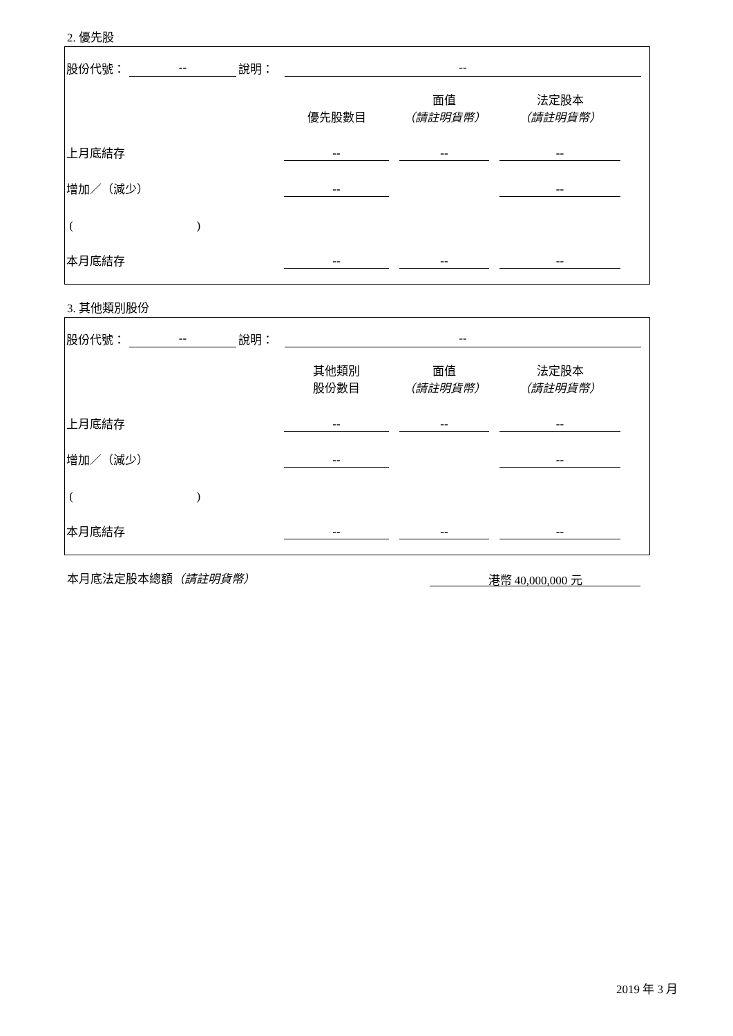2. 優先股
股份代號：
--
說明：
--
| | 優先股數目 | 面值 （請註明貨幣） | 法定股本 （請註明貨幣） |
| 上月底結存 | -- | -- | -- |
| 增加／（減少） | -- | | -- |
| ( ) | | | |
| 本月底結存 | -- | -- | -- |
3. 其他類別股份
股份代號：
--
說明：
--
| | 其他類別 股份數目 | 面值 （請註明貨幣） | 法定股本 （請註明貨幣） |
| 上月底結存 | -- | -- | -- |
| 增加／（減少） | -- | | -- |
| ( ) | | | |
| 本月底結存 | -- | -- | -- |
本月底法定股本總額（請註明貨幣）
港幣 40,000,000 元
2019 年 3 月